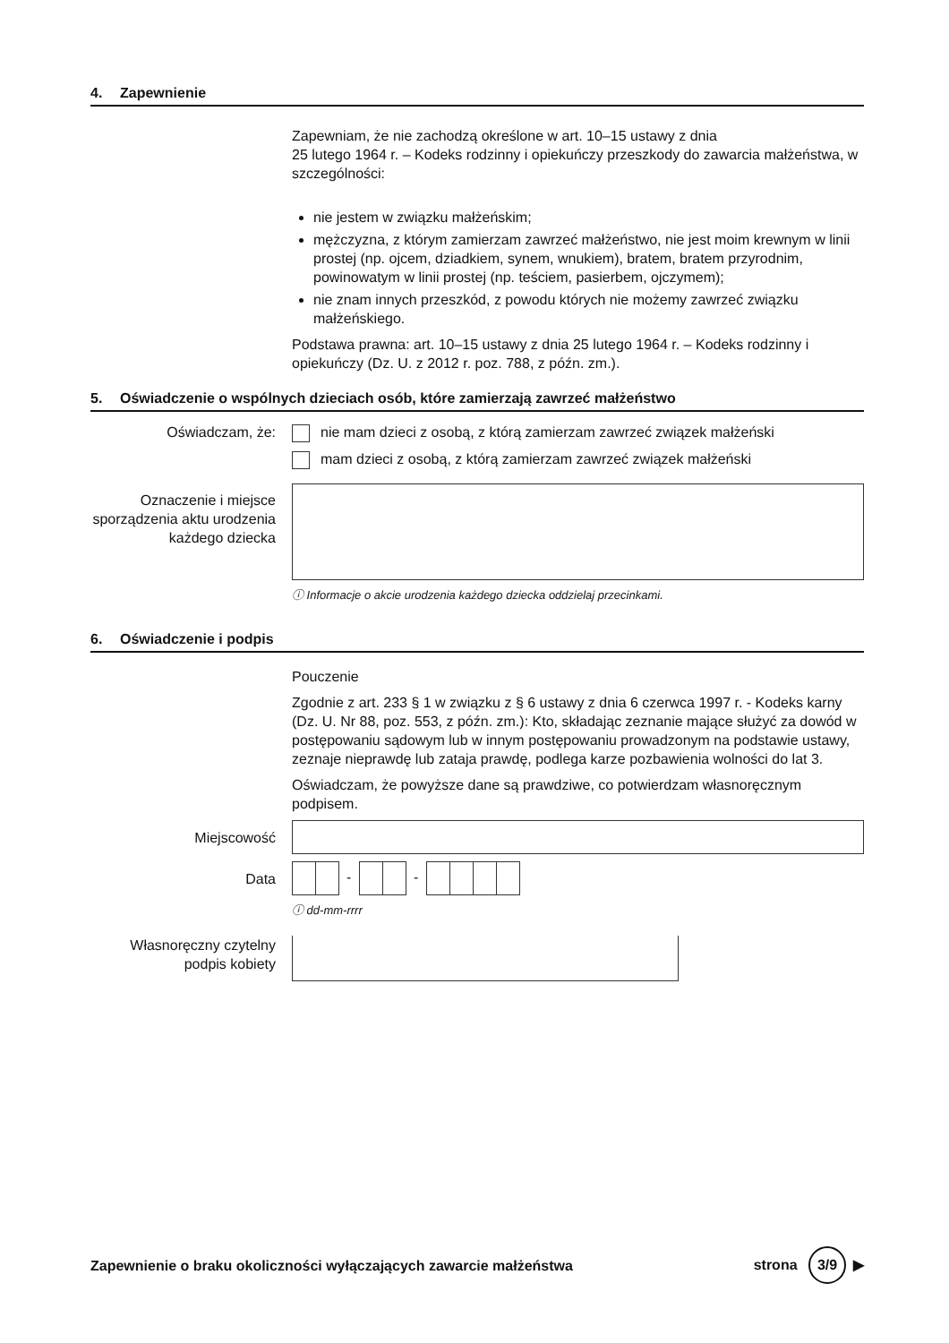4. Zapewnienie
Zapewniam, że nie zachodzą określone w art. 10–15 ustawy z dnia
25 lutego 1964 r. – Kodeks rodzinny i opiekuńczy przeszkody do zawarcia małżeństwa, w szczególności:
nie jestem w związku małżeńskim;
mężczyzna, z którym zamierzam zawrzeć małżeństwo, nie jest moim krewnym w linii prostej (np. ojcem, dziadkiem, synem, wnukiem), bratem, bratem przyrodnim, powinowatym w linii prostej (np. teściem, pasierbem, ojczymem);
nie znam innych przeszkód, z powodu których nie możemy zawrzeć związku małżeńskiego.
Podstawa prawna: art. 10–15 ustawy z dnia 25 lutego 1964 r. – Kodeks rodzinny i opiekuńczy (Dz. U. z 2012 r. poz. 788, z późn. zm.).
5. Oświadczenie o wspólnych dzieciach osób, które zamierzają zawrzeć małżeństwo
Oświadczam, że: nie mam dzieci z osobą, z którą zamierzam zawrzeć związek małżeński
mam dzieci z osobą, z którą zamierzam zawrzeć związek małżeński
Oznaczenie i miejsce sporządzenia aktu urodzenia każdego dziecka
ⓘ Informacje o akcie urodzenia każdego dziecka oddzielaj przecinkami.
6. Oświadczenie i podpis
Pouczenie
Zgodnie z art. 233 § 1 w związku z § 6 ustawy z dnia 6 czerwca 1997 r. - Kodeks karny (Dz. U. Nr 88, poz. 553, z późn. zm.): Kto, składając zeznanie mające służyć za dowód w postępowaniu sądowym lub w innym postępowaniu prowadzonym na podstawie ustawy, zeznaje nieprawdę lub zataja prawdę, podlega karze pozbawienia wolności do lat 3.
Oświadczam, że powyższe dane są prawdziwe, co potwierdzam własnoręcznym podpisem.
Miejscowość
Data
- -
ⓘ dd-mm-rrrr
Własnoręczny czytelny podpis kobiety
Zapewnienie o braku okoliczności wyłączających zawarcie małżeństwa
strona 3/9 ▶